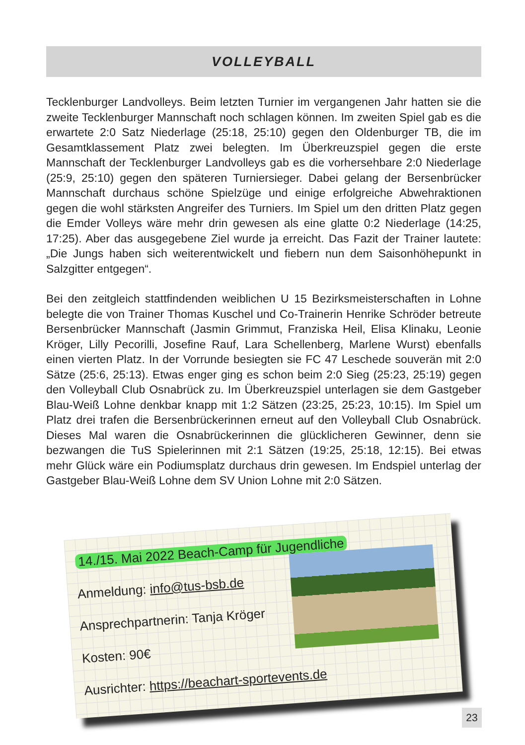VOLLEYBALL
Tecklenburger Landvolleys. Beim letzten Turnier im vergangenen Jahr hatten sie die zweite Tecklenburger Mannschaft noch schlagen können. Im zweiten Spiel gab es die erwartete 2:0 Satz Niederlage (25:18, 25:10) gegen den Oldenburger TB, die im Gesamtklassement Platz zwei belegten. Im Überkreuzspiel gegen die erste Mannschaft der Tecklenburger Landvolleys gab es die vorhersehbare 2:0 Niederlage (25:9, 25:10) gegen den späteren Turniersieger. Dabei gelang der Bersenbrücker Mannschaft durchaus schöne Spielzüge und einige erfolgreiche Abwehraktionen gegen die wohl stärksten Angreifer des Turniers. Im Spiel um den dritten Platz gegen die Emder Volleys wäre mehr drin gewesen als eine glatte 0:2 Niederlage (14:25, 17:25). Aber das ausgegebene Ziel wurde ja erreicht. Das Fazit der Trainer lautete: „Die Jungs haben sich weiterentwickelt und fiebern nun dem Saisonhöhepunkt in Salzgitter entgegen“.
Bei den zeitgleich stattfindenden weiblichen U 15 Bezirksmeisterschaften in Lohne belegte die von Trainer Thomas Kuschel und Co-Trainerin Henrike Schröder betreute Bersenbrücker Mannschaft (Jasmin Grimmut, Franziska Heil, Elisa Klinaku, Leonie Kröger, Lilly Pecorilli, Josefine Rauf, Lara Schellenberg, Marlene Wurst) ebenfalls einen vierten Platz. In der Vorrunde besiegten sie FC 47 Leschede souverän mit 2:0 Sätze (25:6, 25:13). Etwas enger ging es schon beim 2:0 Sieg (25:23, 25:19) gegen den Volleyball Club Osnabrück zu. Im Überkreuzspiel unterlagen sie dem Gastgeber Blau-Weiß Lohne denkbar knapp mit 1:2 Sätzen (23:25, 25:23, 10:15). Im Spiel um Platz drei trafen die Bersenbrückerinnen erneut auf den Volleyball Club Osnabrück. Dieses Mal waren die Osnabrückerinnen die glücklicheren Gewinner, denn sie bezwangen die TuS Spielerinnen mit 2:1 Sätzen (19:25, 25:18, 12:15). Bei etwas mehr Glück wäre ein Podiumsplatz durchaus drin gewesen. Im Endspiel unterlag der Gastgeber Blau-Weiß Lohne dem SV Union Lohne mit 2:0 Sätzen.
14./15. Mai 2022 Beach-Camp für Jugendliche
Anmeldung: info@tus-bsb.de
Ansprechpartnerin: Tanja Kröger
Kosten: 90€
Ausrichter: https://beachart-sportevents.de
23